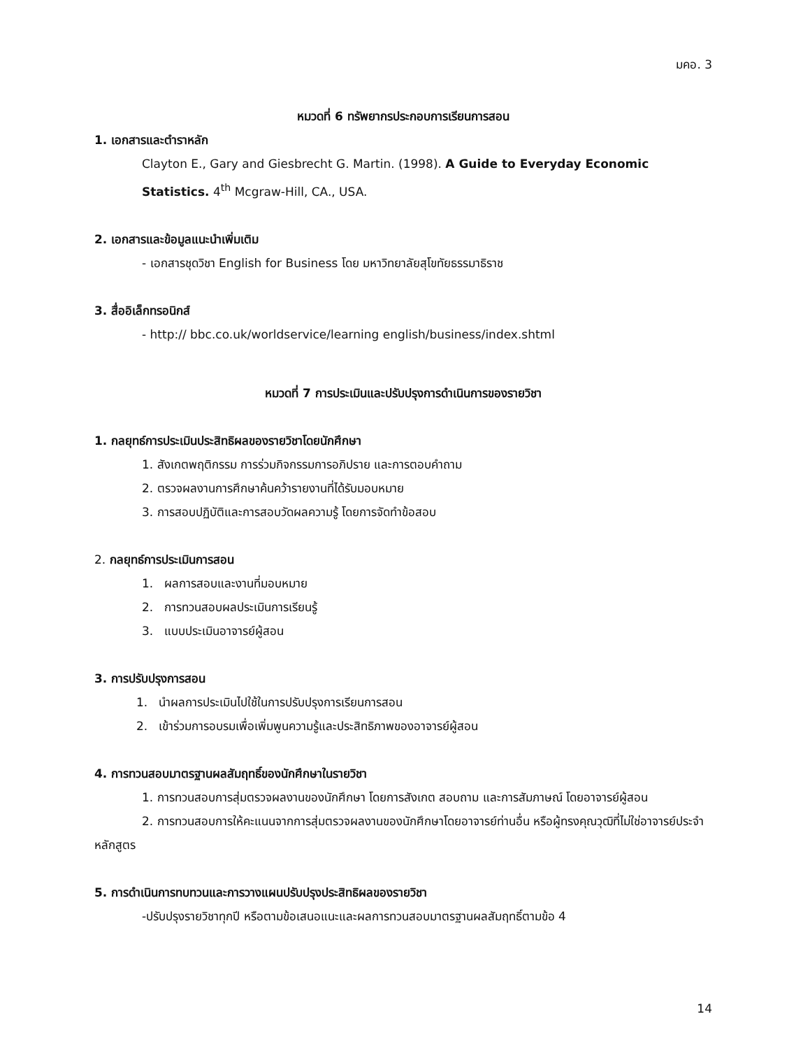มคอ. 3
หมวดที่ 6 ทรัพยากรประกอบการเรียนการสอน
1. เอกสารและตำราหลัก
Clayton E., Gary and Giesbrecht G. Martin. (1998). A Guide to Everyday Economic Statistics. 4<sup>th</sup> Mcgraw-Hill, CA., USA.
2. เอกสารและข้อมูลแนะนำเพิ่มเติม
- เอกสารชุดวิชา English for Business โดย มหาวิทยาลัยสุโขทัยธรรมาธิราช
3. สื่ออิเล็กทรอนิกส์
- http:// bbc.co.uk/worldservice/learning english/business/index.shtml
หมวดที่ 7 การประเมินและปรับปรุงการดำเนินการของรายวิชา
1. กลยุทธ์การประเมินประสิทธิผลของรายวิชาโดยนักศึกษา
1. สังเกตพฤติกรรม การร่วมกิจกรรมการอภิปราย และการตอบคำถาม
2. ตรวจผลงานการศึกษาค้นคว้ารายงานที่ได้รับมอบหมาย
3. การสอบปฏิบัติและการสอบวัดผลความรู้ โดยการจัดทำข้อสอบ
2. กลยุทธ์การประเมินการสอน
1. ผลการสอบและงานที่มอบหมาย
2. การทวนสอบผลประเมินการเรียนรู้
3. แบบประเมินอาจารย์ผู้สอน
3. การปรับปรุงการสอน
1. นำผลการประเมินไปใช้ในการปรับปรุงการเรียนการสอน
2. เข้าร่วมการอบรมเพื่อเพิ่มพูนความรู้และประสิทธิภาพของอาจารย์ผู้สอน
4. การทวนสอบมาตรฐานผลสัมฤทธิ์ของนักศึกษาในรายวิชา
1. การทวนสอบการสุ่มตรวจผลงานของนักศึกษา โดยการสังเกต สอบถาม และการสัมภาษณ์ โดยอาจารย์ผู้สอน
2. การทวนสอบการให้คะแนนจากการสุ่มตรวจผลงานของนักศึกษาโดยอาจารย์ท่านอื่น หรือผู้ทรงคุณวุฒิที่ไม่ใช่อาจารย์ประจำหลักสูตร
5. การดำเนินการทบทวนและการวางแผนปรับปรุงประสิทธิผลของรายวิชา
-ปรับปรุงรายวิชาทุกปี หรือตามข้อเสนอแนะและผลการทวนสอบมาตรฐานผลสัมฤทธิ์ตามข้อ 4
14